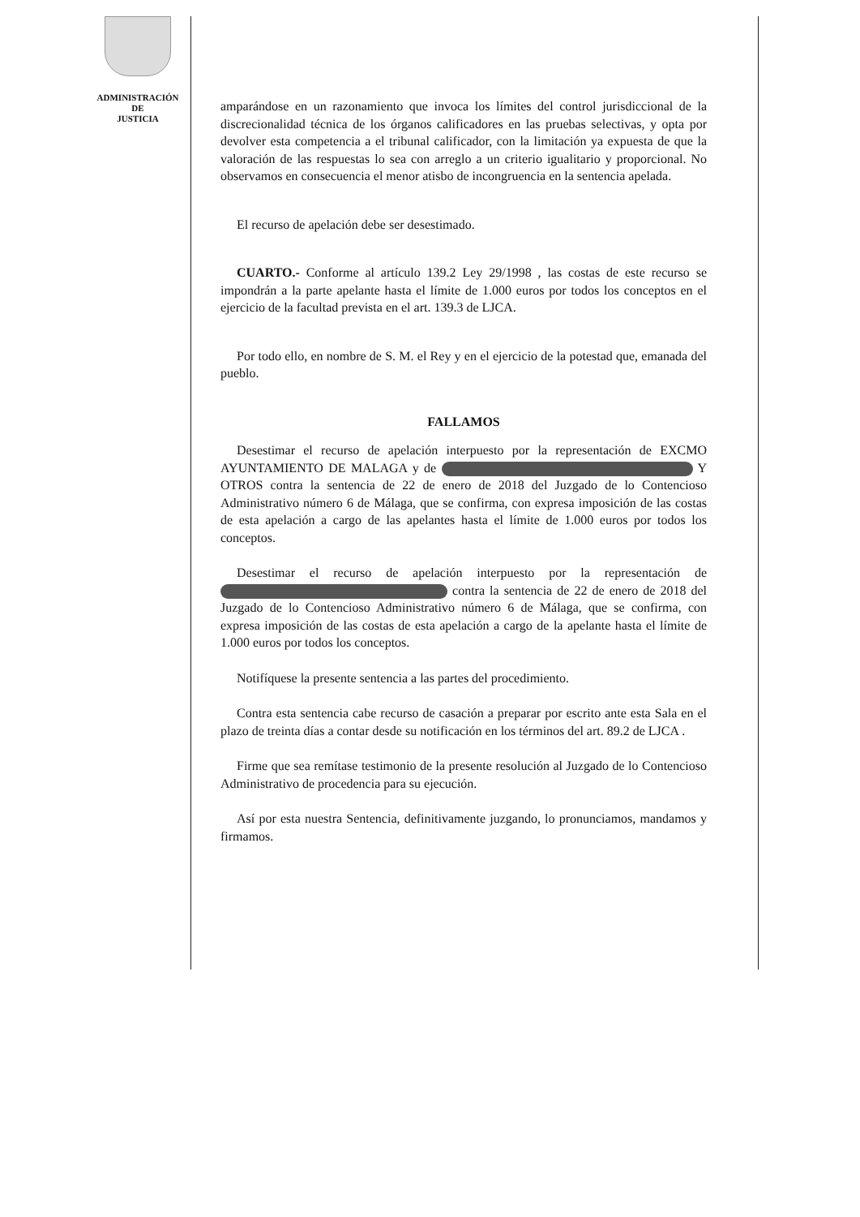ADMINISTRACIÓN
DE
JUSTICIA
amparándose en un razonamiento que invoca los límites del control jurisdiccional de la discrecionalidad técnica de los órganos calificadores en las pruebas selectivas, y opta por devolver esta competencia a el tribunal calificador, con la limitación ya expuesta de que la valoración de las respuestas lo sea con arreglo a un criterio igualitario y proporcional. No observamos en consecuencia el menor atisbo de incongruencia en la sentencia apelada.
El recurso de apelación debe ser desestimado.
CUARTO.- Conforme al artículo 139.2 Ley 29/1998 , las costas de este recurso se impondrán a la parte apelante hasta el límite de 1.000 euros por todos los conceptos en el ejercicio de la facultad prevista en el art. 139.3 de LJCA.
Por todo ello, en nombre de S. M. el Rey y en el ejercicio de la potestad que, emanada del pueblo.
FALLAMOS
Desestimar el recurso de apelación interpuesto por la representación de EXCMO AYUNTAMIENTO DE MALAGA y de Y OTROS contra la sentencia de 22 de enero de 2018 del Juzgado de lo Contencioso Administrativo número 6 de Málaga, que se confirma, con expresa imposición de las costas de esta apelación a cargo de las apelantes hasta el límite de 1.000 euros por todos los conceptos.
Desestimar el recurso de apelación interpuesto por la representación de contra la sentencia de 22 de enero de 2018 del Juzgado de lo Contencioso Administrativo número 6 de Málaga, que se confirma, con expresa imposición de las costas de esta apelación a cargo de la apelante hasta el límite de 1.000 euros por todos los conceptos.
Notifíquese la presente sentencia a las partes del procedimiento.
Contra esta sentencia cabe recurso de casación a preparar por escrito ante esta Sala en el plazo de treinta días a contar desde su notificación en los términos del art. 89.2 de LJCA .
Firme que sea remítase testimonio de la presente resolución al Juzgado de lo Contencioso Administrativo de procedencia para su ejecución.
Así por esta nuestra Sentencia, definitivamente juzgando, lo pronunciamos, mandamos y firmamos.